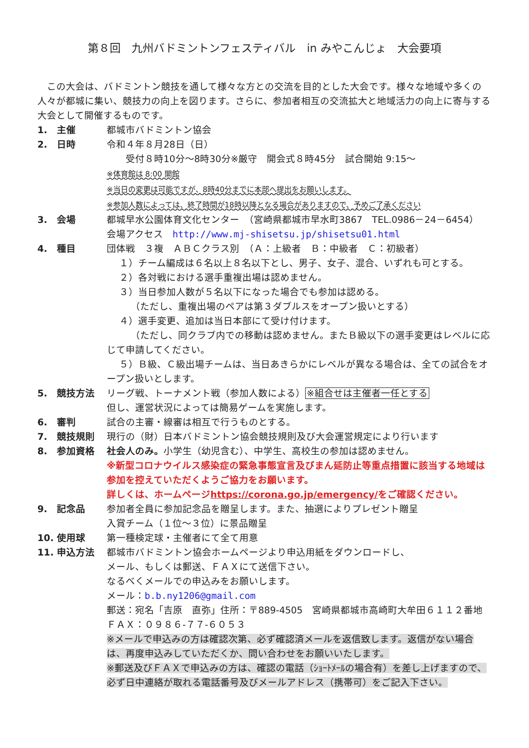第８回　九州バドミントンフェスティバル　in みやこんじょ　大会要項
　この大会は、バドミントン競技を通して様々な方との交流を目的とした大会です。様々な地域や多くの人々が都城に集い、競技力の向上を図ります。さらに、参加者相互の交流拡大と地域活力の向上に寄与する大会として開催するものです。
1.　主催 都城市バドミントン協会
2.　日時 令和４年８月28日（日）
　　受付８時10分～8時30分※厳守　開会式８時45分　試合開始 9:15～
※体育館は 8:00 開館
※当日の変更は可能ですが、8時40分までに本部へ提出をお願いします。
※参加人数によっては、終了時間が18時以降となる場合がありますので、予めご了承ください
3.　会場 都城早水公園体育文化センター　（宮崎県都城市早水町3867　TEL.0986－24－6454）
会場アクセス　http://www.mj-shisetsu.jp/shisetsu01.html
4.　種目 団体戦　３複　ＡＢＣクラス別　（Ａ：上級者　Ｂ：中級者　Ｃ：初級者）
　 １）チーム編成は６名以上８名以下とし、男子、女子、混合、いずれも可とする。
　 ２）各対戦における選手重複出場は認めません。
　 ３）当日参加人数が５名以下になった場合でも参加は認める。
　　　（ただし、重複出場のペアは第３ダブルスをオープン扱いとする）
　 ４）選手変更、追加は当日本部にて受け付けます。
　　　（ただし、同クラブ内での移動は認めません。またＢ級以下の選手変更はレベルに応じて申請してください。
　 ５）Ｂ級、Ｃ級出場チームは、当日あきらかにレベルが異なる場合は、全ての試合をオープン扱いとします。
5.　競技方法 リーグ戦、トーナメント戦（参加人数による）※組合せは主催者一任とする
但し、運営状況によっては簡易ゲームを実施します。
6.　審判 試合の主審・線審は相互で行うものとする。
7.　競技規則 現行の（財）日本バドミントン協会競技規則及び大会運営規定により行います
8.　参加資格 社会人のみ。小学生（幼児含む）、中学生、高校生の参加は認めません。
※新型コロナウイルス感染症の緊急事態宣言及びまん延防止等重点措置に該当する地域は参加を控えていただくようご協力をお願います。
詳しくは、ホームページhttps://corona.go.jp/emergency/をご確認ください。
9.　記念品 参加者全員に参加記念品を贈呈します。また、抽選によりプレゼント贈呈
入賞チーム（１位～３位）に景品贈呈
10. 使用球 第一種検定球・主催者にて全て用意
11. 申込方法 都城市バドミントン協会ホームページより申込用紙をダウンロードし、
メール、もしくは郵送、ＦＡＸにて送信下さい。
なるべくメールでの申込みをお願いします。
メール：b.b.ny1206@gmail.com
郵送：宛名「吉原　直弥」住所：〒889-4505　宮崎県都城市高崎町大牟田６１１２番地
ＦＡＸ：０９８６-７７-６０５３
※メールで申込みの方は確認次第、必ず確認済メールを返信致します。返信がない場合は、再度申込みしていただくか、問い合わせをお願いいたします。
※郵送及びＦＡＸで申込みの方は、確認の電話（ｼｮｰﾄﾒｰﾙの場合有）を差し上げますので、必ず日中連絡が取れる電話番号及びメールアドレス（携帯可）をご記入下さい。